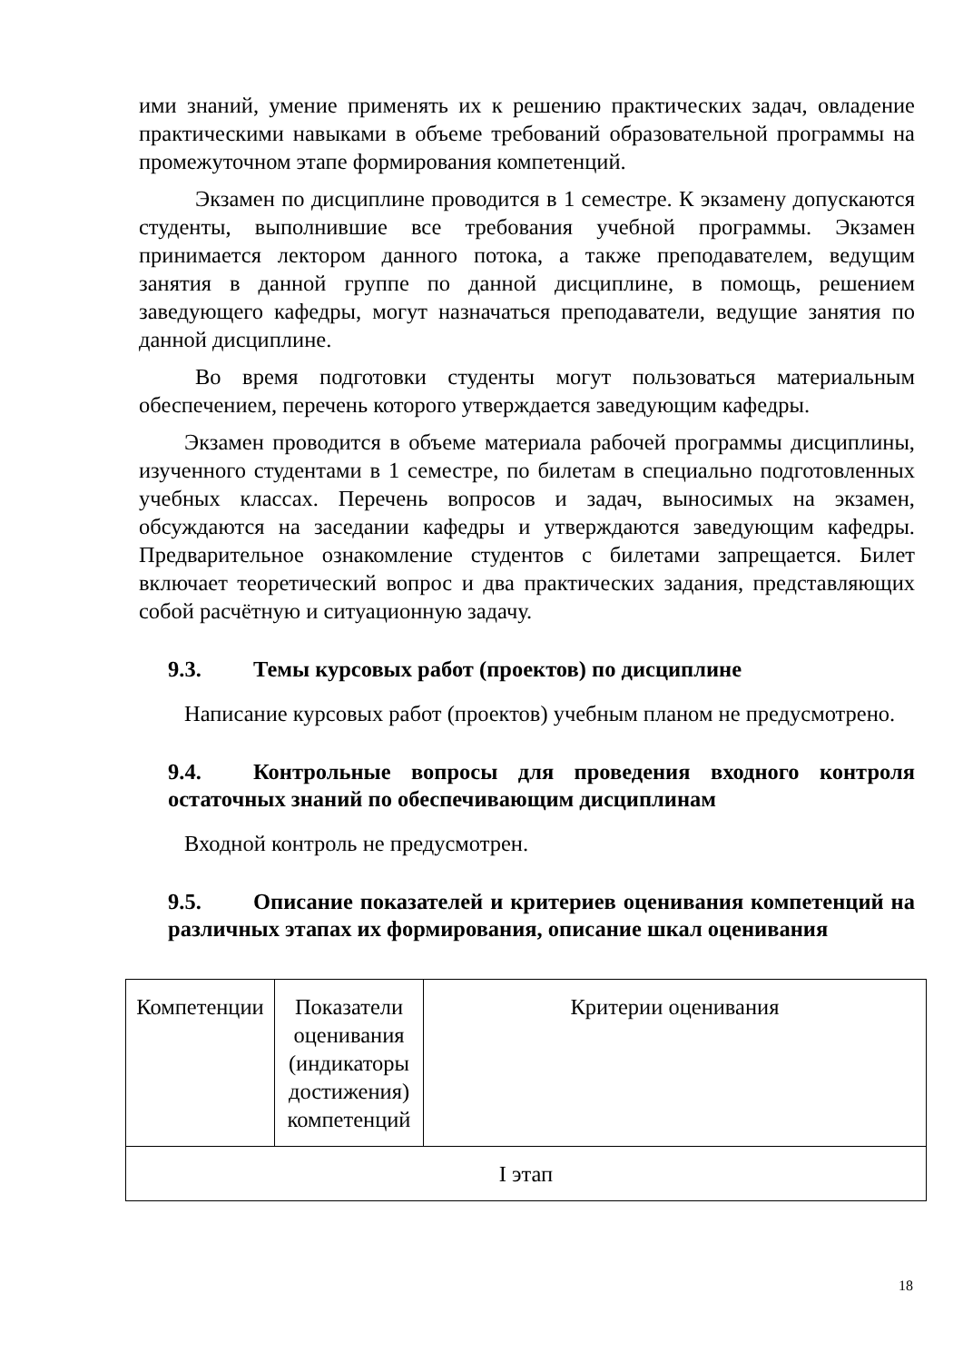ими знаний, умение применять их к решению практических задач, овладение практическими навыками в объеме требований образовательной программы на промежуточном этапе формирования компетенций.
Экзамен по дисциплине проводится в 1 семестре. К экзамену допускаются студенты, выполнившие все требования учебной программы. Экзамен принимается лектором данного потока, а также преподавателем, ведущим занятия в данной группе по данной дисциплине, в помощь, решением заведующего кафедры, могут назначаться преподаватели, ведущие занятия по данной дисциплине.
Во время подготовки студенты могут пользоваться материальным обеспечением, перечень которого утверждается заведующим кафедры.
Экзамен проводится в объеме материала рабочей программы дисциплины, изученного студентами в 1 семестре, по билетам в специально подготовленных учебных классах. Перечень вопросов и задач, выносимых на экзамен, обсуждаются на заседании кафедры и утверждаются заведующим кафедры. Предварительное ознакомление студентов с билетами запрещается. Билет включает теоретический вопрос и два практических задания, представляющих собой расчётную и ситуационную задачу.
9.3. Темы курсовых работ (проектов) по дисциплине
Написание курсовых работ (проектов) учебным планом не предусмотрено.
9.4. Контрольные вопросы для проведения входного контроля остаточных знаний по обеспечивающим дисциплинам
Входной контроль не предусмотрен.
9.5. Описание показателей и критериев оценивания компетенций на различных этапах их формирования, описание шкал оценивания
| Компетенции | Показатели оценивания (индикаторы достижения) компетенций | Критерии оценивания |
| I этап | | |
18